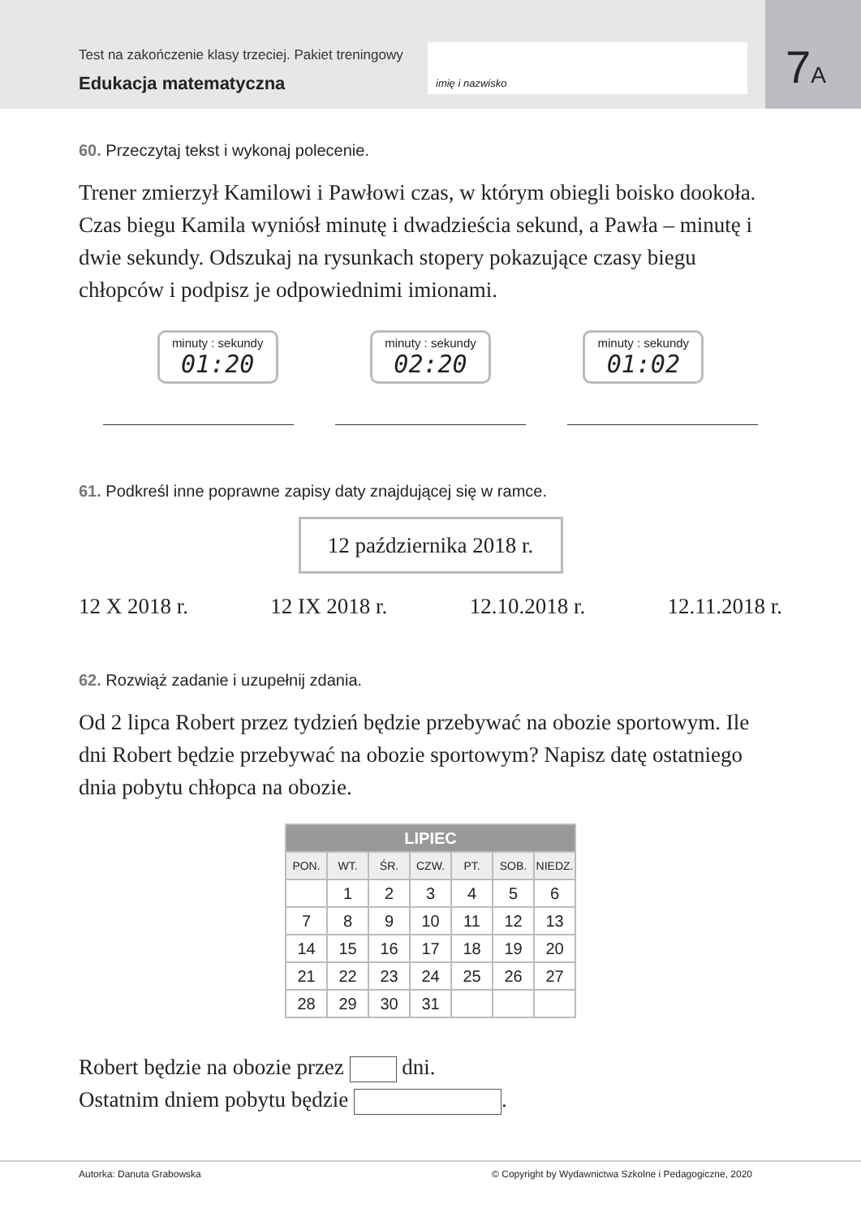Test na zakończenie klasy trzeciej. Pakiet treningowy
Edukacja matematyczna
imię i nazwisko
7A
60. Przeczytaj tekst i wykonaj polecenie.
Trener zmierzył Kamilowi i Pawłowi czas, w którym obiegli boisko dookoła. Czas biegu Kamila wyniósł minutę i dwadzieścia sekund, a Pawła – minutę i dwie sekundy. Odszukaj na rysunkach stopery pokazujące czasy biegu chłopców i podpisz je odpowiednimi imionami.
minuty : sekundy
01:20
minuty : sekundy
02:20
minuty : sekundy
01:02
61. Podkreśl inne poprawne zapisy daty znajdującej się w ramce.
12 października 2018 r.
12 X 2018 r. 12 IX 2018 r. 12.10.2018 r. 12.11.2018 r.
62. Rozwiąż zadanie i uzupełnij zdania.
Od 2 lipca Robert przez tydzień będzie przebywać na obozie sportowym. Ile dni Robert będzie przebywać na obozie sportowym? Napisz datę ostatniego dnia pobytu chłopca na obozie.
| LIPIEC | | | | | | |
| --- | --- | --- | --- | --- | --- | --- |
| PON. | WT. | ŚR. | CZW. | PT. | SOB. | NIEDZ. |
| | 1 | 2 | 3 | 4 | 5 | 6 |
| 7 | 8 | 9 | 10 | 11 | 12 | 13 |
| 14 | 15 | 16 | 17 | 18 | 19 | 20 |
| 21 | 22 | 23 | 24 | 25 | 26 | 27 |
| 28 | 29 | 30 | 31 | | | |
Robert będzie na obozie przez dni.
Ostatnim dniem pobytu będzie .
Autorka: Danuta Grabowska © Copyright by Wydawnictwa Szkolne i Pedagogiczne, 2020